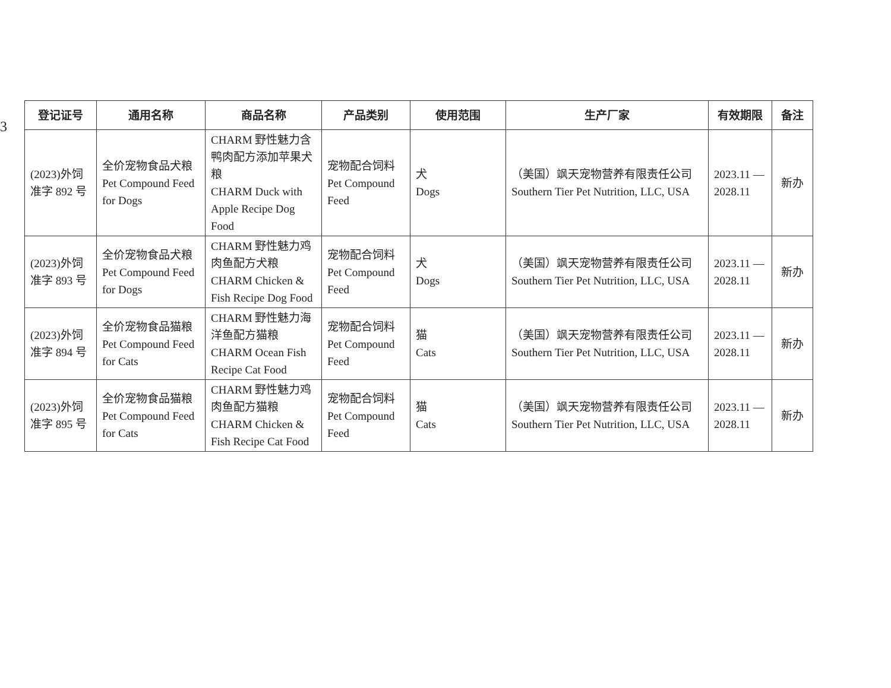3
| 登记证号 | 通用名称 | 商品名称 | 产品类别 | 使用范围 | 生产厂家 | 有效期限 | 备注 |
| --- | --- | --- | --- | --- | --- | --- | --- |
| (2023)外饲 准字 892 号 | 全价宠物食品犬粮 Pet Compound Feed for Dogs | CHARM 野性魅力含鸭肉配方添加苹果犬粮 CHARM Duck with Apple Recipe Dog Food | 宠物配合饲料 Pet Compound Feed | 犬 Dogs | （美国）飒天宠物营养有限责任公司 Southern Tier Pet Nutrition, LLC, USA | 2023.11 — 2028.11 | 新办 |
| (2023)外饲 准字 893 号 | 全价宠物食品犬粮 Pet Compound Feed for Dogs | CHARM 野性魅力鸡肉鱼配方犬粮 CHARM Chicken & Fish Recipe Dog Food | 宠物配合饲料 Pet Compound Feed | 犬 Dogs | （美国）飒天宠物营养有限责任公司 Southern Tier Pet Nutrition, LLC, USA | 2023.11 — 2028.11 | 新办 |
| (2023)外饲 准字 894 号 | 全价宠物食品猫粮 Pet Compound Feed for Cats | CHARM 野性魅力海洋鱼配方猫粮 CHARM Ocean Fish Recipe Cat Food | 宠物配合饲料 Pet Compound Feed | 猫 Cats | （美国）飒天宠物营养有限责任公司 Southern Tier Pet Nutrition, LLC, USA | 2023.11 — 2028.11 | 新办 |
| (2023)外饲 准字 895 号 | 全价宠物食品猫粮 Pet Compound Feed for Cats | CHARM 野性魅力鸡肉鱼配方猫粮 CHARM Chicken & Fish Recipe Cat Food | 宠物配合饲料 Pet Compound Feed | 猫 Cats | （美国）飒天宠物营养有限责任公司 Southern Tier Pet Nutrition, LLC, USA | 2023.11 — 2028.11 | 新办 |